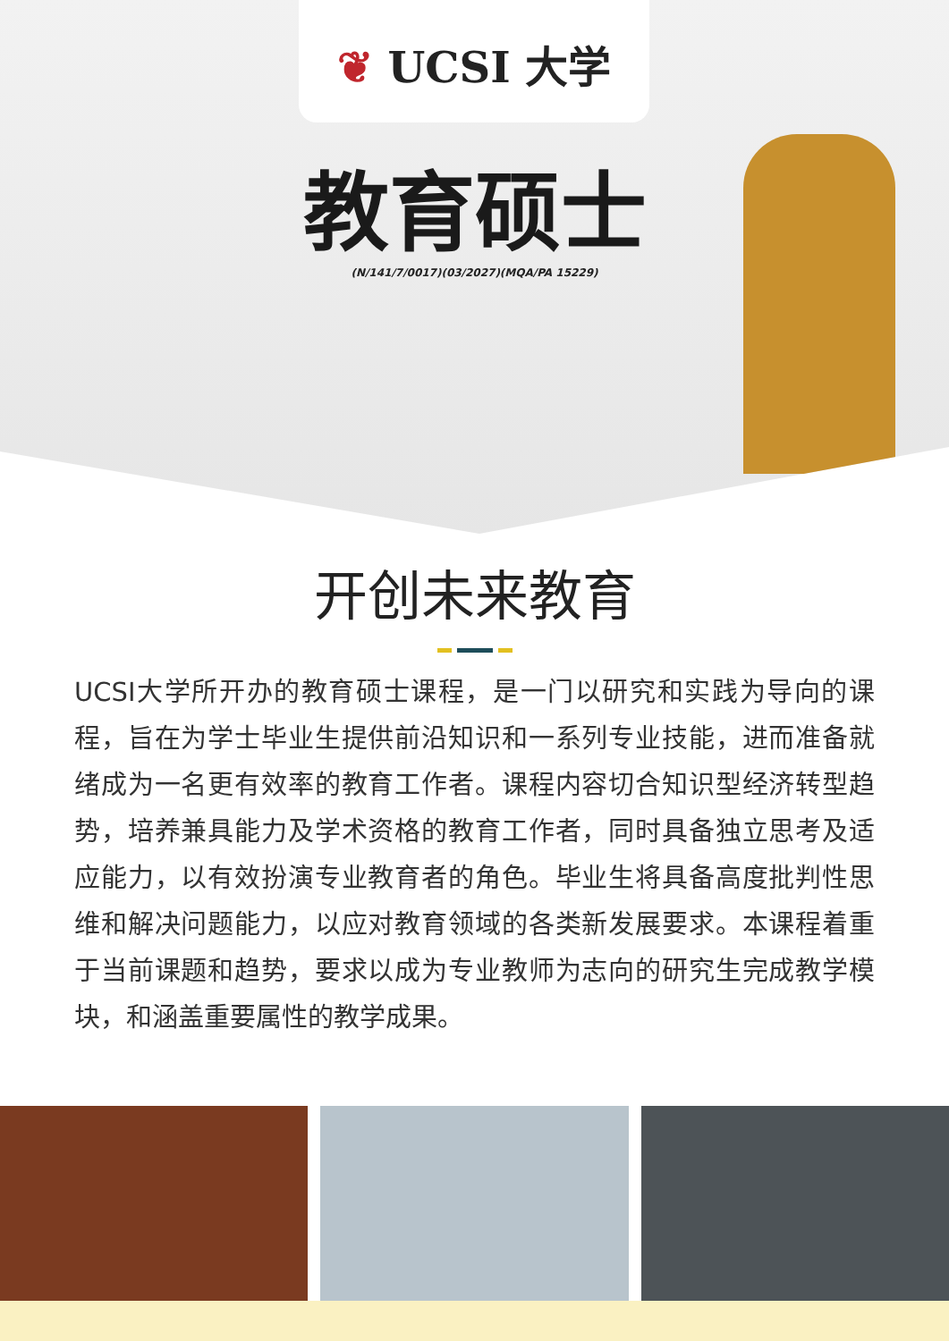❦ UCSI 大学
教育硕士
(N/141/7/0017)(03/2027)(MQA/PA 15229)
开创未来教育
UCSI大学所开办的教育硕士课程，是一门以研究和实践为导向的课程，旨在为学士毕业生提供前沿知识和一系列专业技能，进而准备就绪成为一名更有效率的教育工作者。课程内容切合知识型经济转型趋势，培养兼具能力及学术资格的教育工作者，同时具备独立思考及适应能力，以有效扮演专业教育者的角色。毕业生将具备高度批判性思维和解决问题能力，以应对教育领域的各类新发展要求。本课程着重于当前课题和趋势，要求以成为专业教师为志向的研究生完成教学模块，和涵盖重要属性的教学成果。